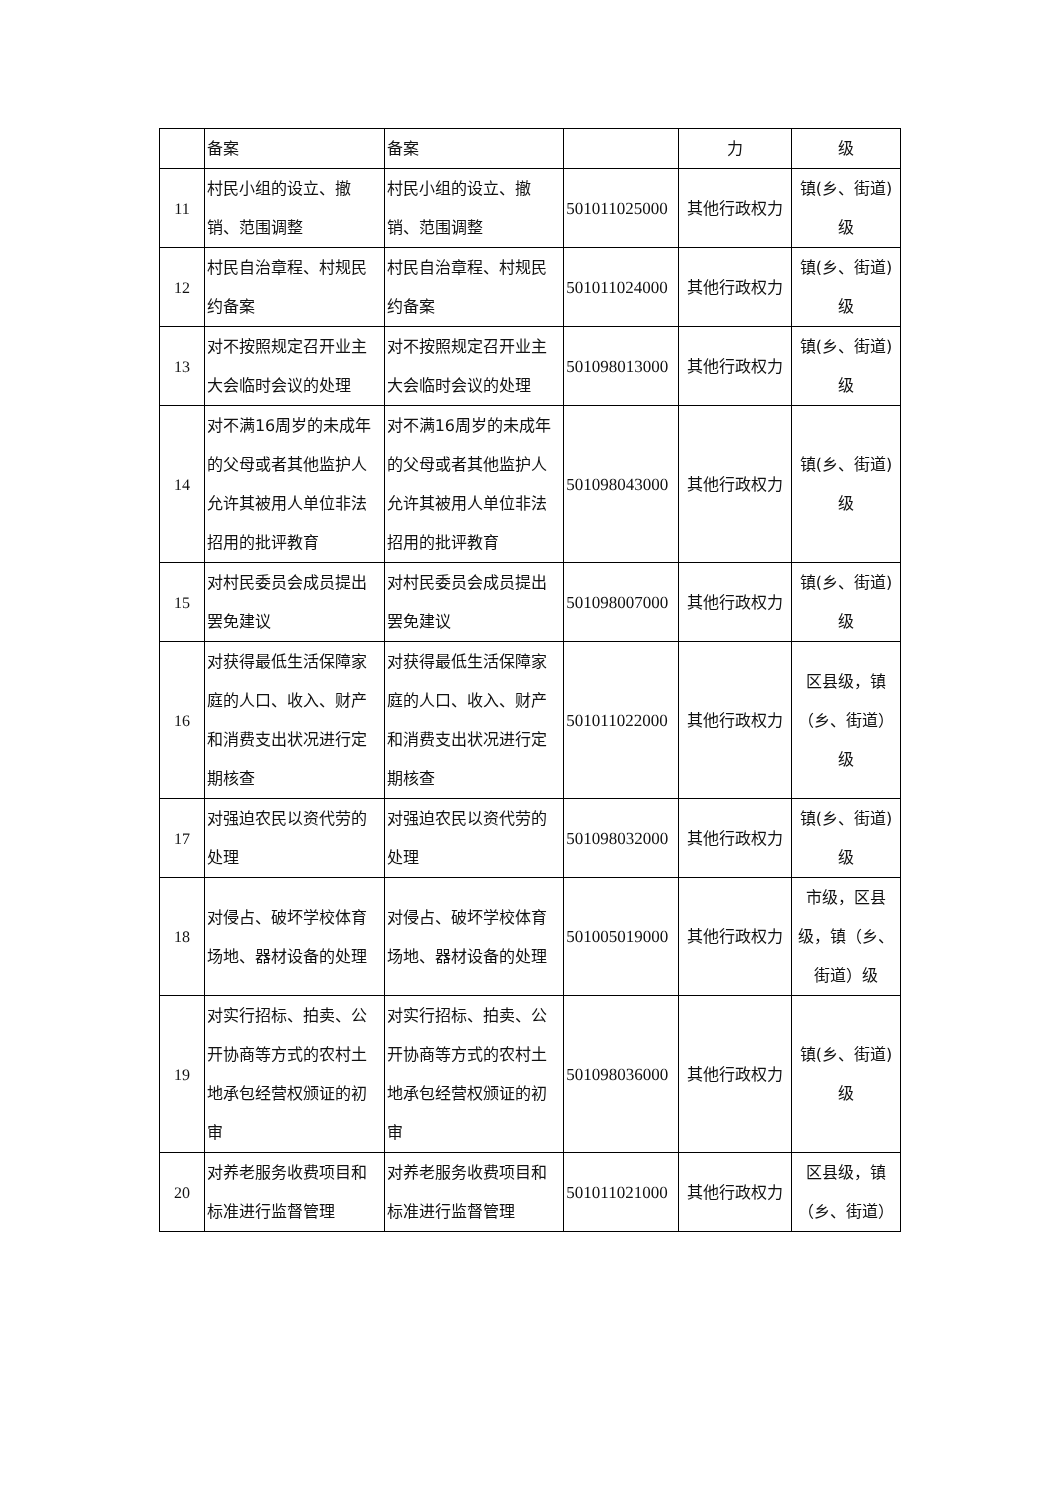| | 备案 | 备案 | | 力 | 级 |
| 11 | 村民小组的设立、撤销、范围调整 | 村民小组的设立、撤销、范围调整 | 501011025000 | 其他行政权力 | 镇(乡、街道)级 |
| 12 | 村民自治章程、村规民约备案 | 村民自治章程、村规民约备案 | 501011024000 | 其他行政权力 | 镇(乡、街道)级 |
| 13 | 对不按照规定召开业主大会临时会议的处理 | 对不按照规定召开业主大会临时会议的处理 | 501098013000 | 其他行政权力 | 镇(乡、街道)级 |
| 14 | 对不满16周岁的未成年的父母或者其他监护人允许其被用人单位非法招用的批评教育 | 对不满16周岁的未成年的父母或者其他监护人允许其被用人单位非法招用的批评教育 | 501098043000 | 其他行政权力 | 镇(乡、街道)级 |
| 15 | 对村民委员会成员提出罢免建议 | 对村民委员会成员提出罢免建议 | 501098007000 | 其他行政权力 | 镇(乡、街道)级 |
| 16 | 对获得最低生活保障家庭的人口、收入、财产和消费支出状况进行定期核查 | 对获得最低生活保障家庭的人口、收入、财产和消费支出状况进行定期核查 | 501011022000 | 其他行政权力 | 区县级，镇（乡、街道）级 |
| 17 | 对强迫农民以资代劳的处理 | 对强迫农民以资代劳的处理 | 501098032000 | 其他行政权力 | 镇(乡、街道)级 |
| 18 | 对侵占、破坏学校体育场地、器材设备的处理 | 对侵占、破坏学校体育场地、器材设备的处理 | 501005019000 | 其他行政权力 | 市级，区县级，镇（乡、街道）级 |
| 19 | 对实行招标、拍卖、公开协商等方式的农村土地承包经营权颁证的初审 | 对实行招标、拍卖、公开协商等方式的农村土地承包经营权颁证的初审 | 501098036000 | 其他行政权力 | 镇(乡、街道)级 |
| 20 | 对养老服务收费项目和标准进行监督管理 | 对养老服务收费项目和标准进行监督管理 | 501011021000 | 其他行政权力 | 区县级，镇（乡、街道） |